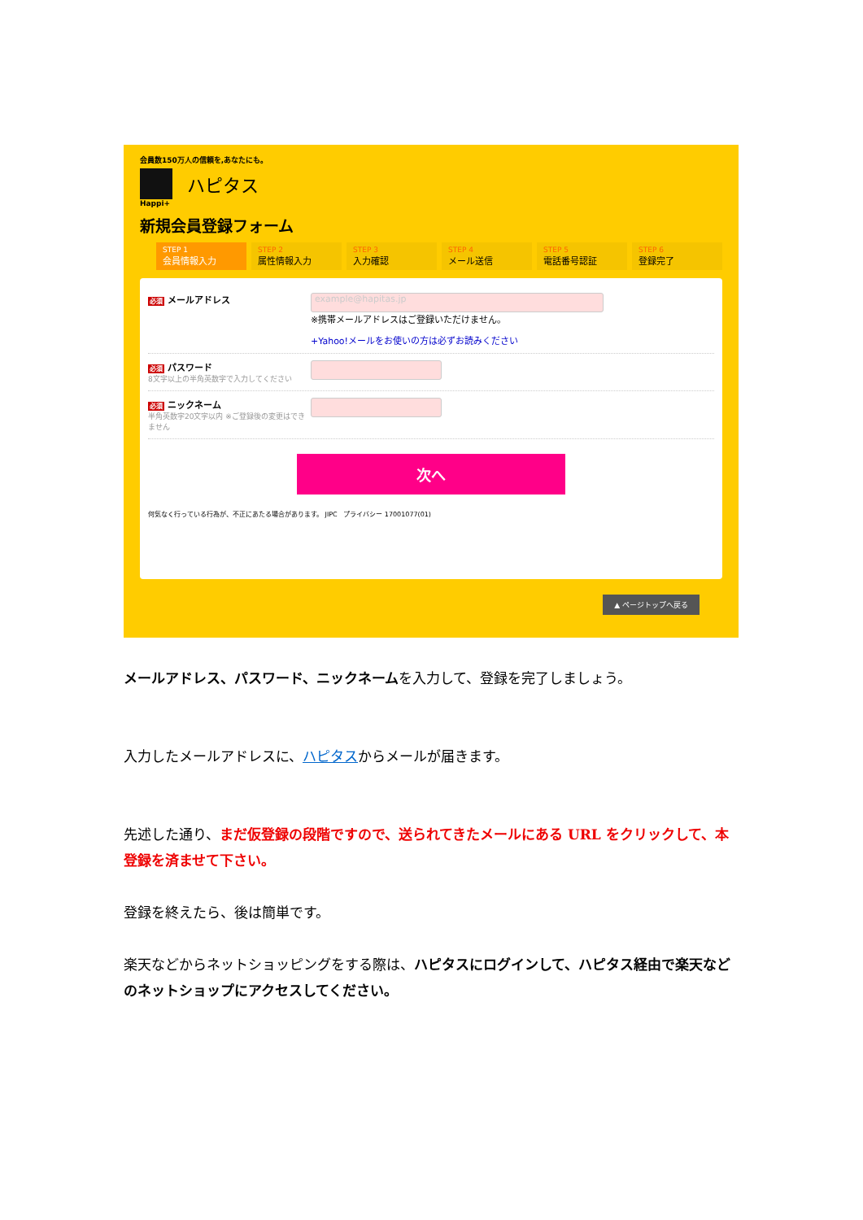会員数150万人の信頼を,あなたにも。
ハピタス
Happi+
新規会員登録フォーム
STEP 1
会員情報入力
STEP 2
属性情報入力
STEP 3
入力確認
STEP 4
メール送信
STEP 5
電話番号認証
STEP 6
登録完了
必須 メールアドレス
example@hapitas.jp
※携帯メールアドレスはご登録いただけません。
+Yahoo!メールをお使いの方は必ずお読みください
必須 パスワード
8文字以上の半角英数字で入力してください
必須 ニックネーム
半角英数字20文字以内 ※ご登録後の変更はできません
次へ
何気なく行っている行為が、不正にあたる場合があります。 JIPC プライバシー 17001077(01)
▲ ページトップへ戻る
メールアドレス、パスワード、ニックネームを入力して、登録を完了しましょう。
入力したメールアドレスに、ハピタスからメールが届きます。
先述した通り、まだ仮登録の段階ですので、送られてきたメールにある URL をクリックして、本登録を済ませて下さい。
登録を終えたら、後は簡単です。
楽天などからネットショッピングをする際は、ハピタスにログインして、ハピタス経由で楽天などのネットショップにアクセスしてください。